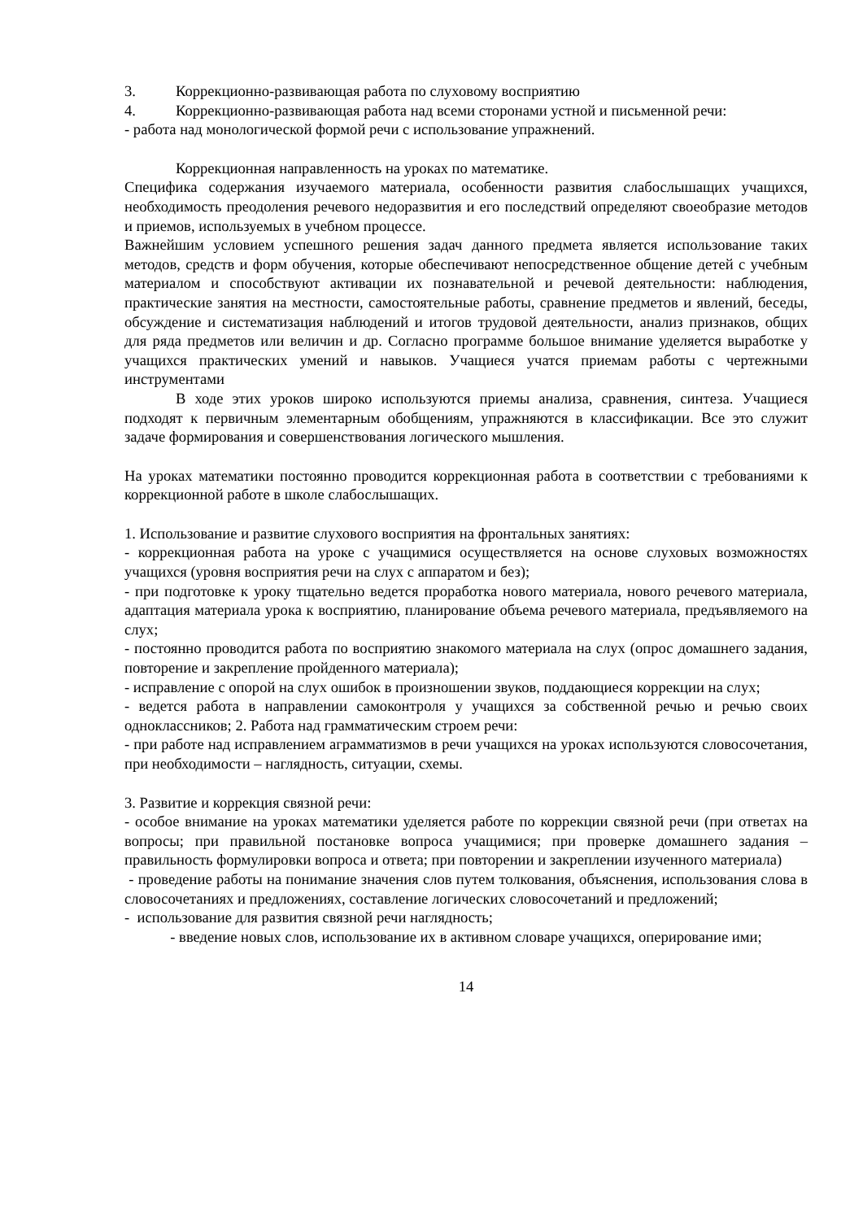3. Коррекционно-развивающая работа по слуховому восприятию
4. Коррекционно-развивающая работа над всеми сторонами устной и письменной речи:
- работа над монологической формой речи с использование упражнений.
Коррекционная направленность на уроках по математике.
Специфика содержания изучаемого материала, особенности развития слабослышащих учащихся, необходимость преодоления речевого недоразвития и его последствий определяют своеобразие методов и приемов, используемых в учебном процессе.
Важнейшим условием успешного решения задач данного предмета является использование таких методов, средств и форм обучения, которые обеспечивают непосредственное общение детей с учебным материалом и способствуют активации их познавательной и речевой деятельности: наблюдения, практические занятия на местности, самостоятельные работы, сравнение предметов и явлений, беседы, обсуждение и систематизация наблюдений и итогов трудовой деятельности, анализ признаков, общих для ряда предметов или величин и др. Согласно программе большое внимание уделяется выработке у учащихся практических умений и навыков. Учащиеся учатся приемам работы с чертежными инструментами
В ходе этих уроков широко используются приемы анализа, сравнения, синтеза. Учащиеся подходят к первичным элементарным обобщениям, упражняются в классификации. Все это служит задаче формирования и совершенствования логического мышления.
На уроках математики постоянно проводится коррекционная работа в соответствии с требованиями к коррекционной работе в школе слабослышащих.
1. Использование и развитие слухового восприятия на фронтальных занятиях:
- коррекционная работа на уроке с учащимися осуществляется на основе слуховых возможностях учащихся (уровня восприятия речи на слух с аппаратом и без);
- при подготовке к уроку тщательно ведется проработка нового материала, нового речевого материала, адаптация материала урока к восприятию, планирование объема речевого материала, предъявляемого на слух;
- постоянно проводится работа по восприятию знакомого материала на слух (опрос домашнего задания, повторение и закрепление пройденного материала);
- исправление с опорой на слух ошибок в произношении звуков, поддающиеся коррекции на слух;
- ведется работа в направлении самоконтроля у учащихся за собственной речью и речью своих одноклассников; 2. Работа над грамматическим строем речи:
- при работе над исправлением аграмматизмов в речи учащихся на уроках используются словосочетания, при необходимости – наглядность, ситуации, схемы.
3. Развитие и коррекция связной речи:
- особое внимание на уроках математики уделяется работе по коррекции связной речи (при ответах на вопросы; при правильной постановке вопроса учащимися; при проверке домашнего задания – правильность формулировки вопроса и ответа; при повторении и закреплении изученного материала)
- проведение работы на понимание значения слов путем толкования, объяснения, использования слова в словосочетаниях и предложениях, составление логических словосочетаний и предложений;
- использование для развития связной речи наглядность;
- введение новых слов, использование их в активном словаре учащихся, оперирование ими;
14